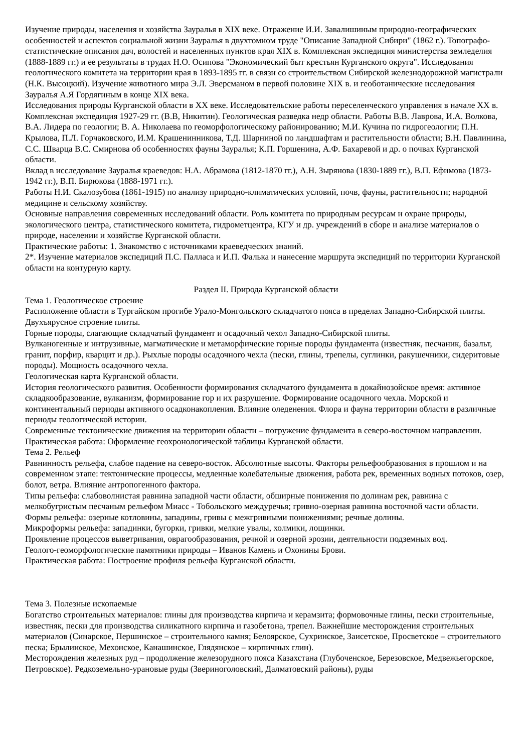Изучение природы, населения и хозяйства Зауралья в XIX веке. Отражение И.И. Завалишиным природно-географических особенностей и аспектов социальной жизни Зауралья в двухтомном труде "Описание Западной Сибири" (1862 г.). Топографо-статистические описания дач, волостей и населенных пунктов края XIX в. Комплексная экспедиция министерства земледелия (1888-1889 гг.) и ее результаты в трудах Н.О. Осипова "Экономический быт крестьян Курганского округа". Исследования геологического комитета на территории края в 1893-1895 гг. в связи со строительством Сибирской железнодорожной магистрали (Н.К. Высоцкий). Изучение животного мира Э.Л. Эверсманом в первой половине XIX в. и геоботанические исследования Зауралья А.Я Гордягиным в конце XIX века.
Исследования природы Курганской области в XX веке. Исследовательские работы переселенческого управления в начале XX в. Комплексная экспедиция 1927-29 гг. (В.В, Никитин). Геологическая разведка недр области. Работы В.В. Лаврова, И.А. Волкова, В.А. Лидера по геологии; В. А. Николаева по геоморфологическому районированию; М.И. Кучина по гидрогеологии; П.Н. Крылова, П.Л. Горчаковского, И.М. Крашенинникова, Т.Д. Шарниной по ландшафтам и растительности области; В.Н. Павлинина, С.С. Шварца В.С. Смирнова об особенностях фауны Зауралья; К.П. Горшенина, А.Ф. Бахаревой и др. о почвах Курганской области.
Вклад в исследование Зауралья краеведов: Н.А. Абрамова (1812-1870 гг.), А.Н. Зырянова (1830-1889 гг.), В.П. Ефимова (1873-1942 гг.), В.П. Бирюкова (1888-1971 гг.).
Работы Н.И. Скалозубова (1861-1915) по анализу природно-климатических условий, почв, фауны, растительности; народной медицине и сельскому хозяйству.
Основные направления современных исследований области. Роль комитета по природным ресурсам и охране природы, экологического центра, статистического комитета, гидрометцентра, КГУ и др. учреждений в сборе и анализе материалов о природе, населении и хозяйстве Курганской области.
Практические работы: 1. Знакомство с источниками краеведческих знаний.
2*. Изучение материалов экспедиций П.С. Палласа и И.П. Фалька и нанесение маршрута экспедиций по территории Курганской области на контурную карту.
Раздел II. Природа Курганской области
Тема 1. Геологическое строение
Расположение области в Тургайском прогибе Урало-Монгольского складчатого пояса в пределах Западно-Сибирской плиты. Двухъярусное строение плиты.
Горные породы, слагающие складчатый фундамент и осадочный чехол Западно-Сибирской плиты.
Вулканогенные и интрузивные, магматические и метаморфические горные породы фундамента (известняк, песчаник, базальт, гранит, порфир, кварцит и др.). Рыхлые породы осадочного чехла (пески, глины, трепелы, суглинки, ракушечники, сидеритовые породы). Мощность осадочного чехла.
Геологическая карта Курганской области.
История геологического развития. Особенности формирования складчатого фундамента в докайнозойское время: активное складкообразование, вулканизм, формирование гор и их разрушение. Формирование осадочного чехла. Морской и континентальный периоды активного осадконакопления. Влияние оледенения. Флора и фауна территории области в различные периоды геологической истории.
Современные тектонические движения на территории области – погружение фундамента в северо-восточном направлении.
Практическая работа: Оформление геохронологической таблицы Курганской области.
Тема 2. Рельеф
Равнинность рельефа, слабое падение на северо-восток. Абсолютные высоты. Факторы рельефообразования в прошлом и на современном этапе: тектонические процессы, медленные колебательные движения, работа рек, временных водных потоков, озер, болот, ветра. Влияние антропогенного фактора.
Типы рельефа: слабоволнистая равнина западной части области, обширные понижения по долинам рек, равнина с мелкобугристым песчаным рельефом Миасс - Тобольского междуречья; гривно-озерная равнина восточной части области. Формы рельефа: озерные котловины, западины, гривы с межгривными понижениями; речные долины.
Микроформы рельефа: западинки, бугорки, гривки, мелкие увалы, холмики, лощинки.
Проявление процессов выветривания, оврагообразования, речной и озерной эрозии, деятельности подземных вод.
Геолого-геоморфологические памятники природы – Иванов Камень и Охонины Брови.
Практическая работа: Построение профиля рельефа Курганской области.
Тема 3. Полезные ископаемые
Богатство строительных материалов: глины для производства кирпича и керамзита; формовочные глины, пески строительные, известняк, пески для производства силикатного кирпича и газобетона, трепел. Важнейшие месторождения строительных материалов (Синарское, Першинское – строительного камня; Белоярское, Сухринское, Заисетское, Просветское – строительного песка; Брылинское, Мехонское, Канашинское, Глядянское – кирпичных глин).
Месторождения железных руд – продолжение железорудного пояса Казахстана (Глубоченское, Березовское, Медвежьегорское, Петровское). Редкоземельно-урановые руды (Звериноголовский, Далматовский районы), руды